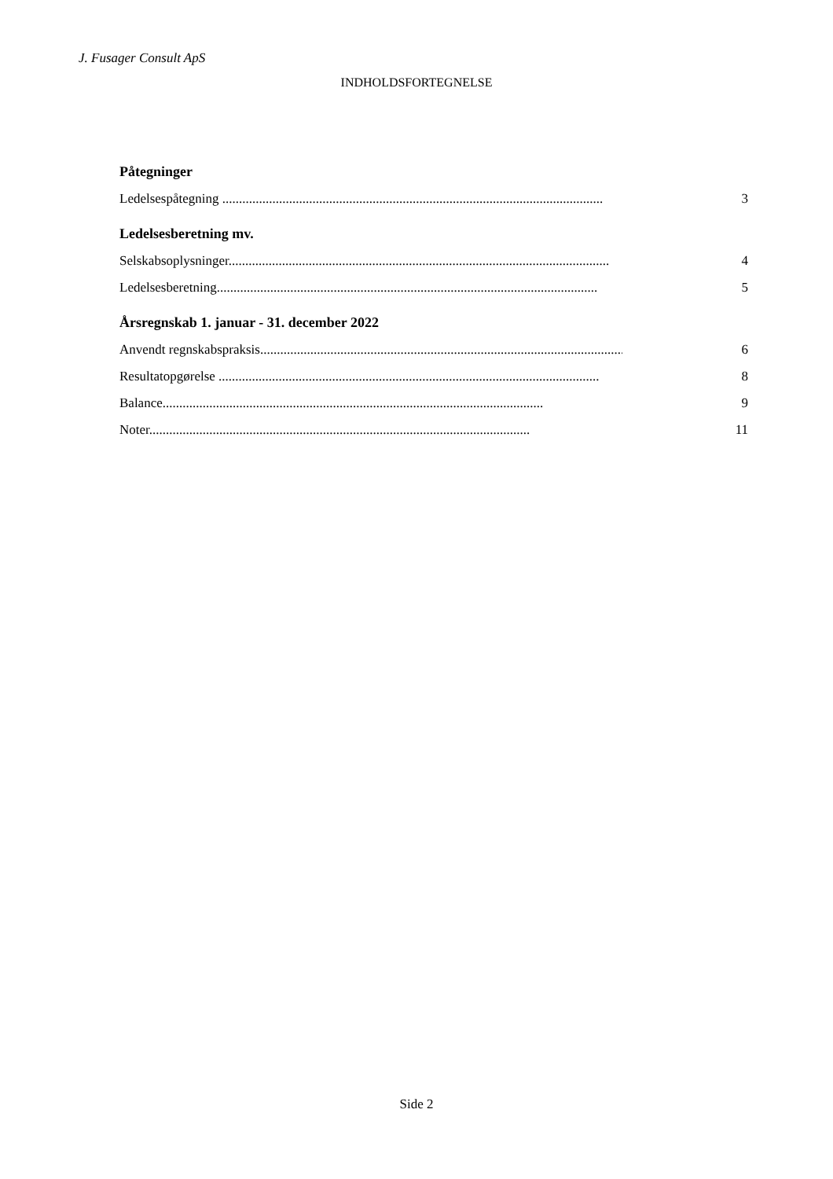J. Fusager Consult ApS
INDHOLDSFORTEGNELSE
Påtegninger
Ledelsespåtegning .................................................................................................................. 3
Ledelsesberetning mv.
Selskabsoplysninger.................................................................................................................. 4
Ledelsesberetning.................................................................................................................. 5
Årsregnskab 1. januar - 31. december 2022
Anvendt regnskabspraksis.................................................................................................................. 6
Resultatopgørelse .................................................................................................................. 8
Balance.................................................................................................................. 9
Noter.................................................................................................................. 11
Side 2